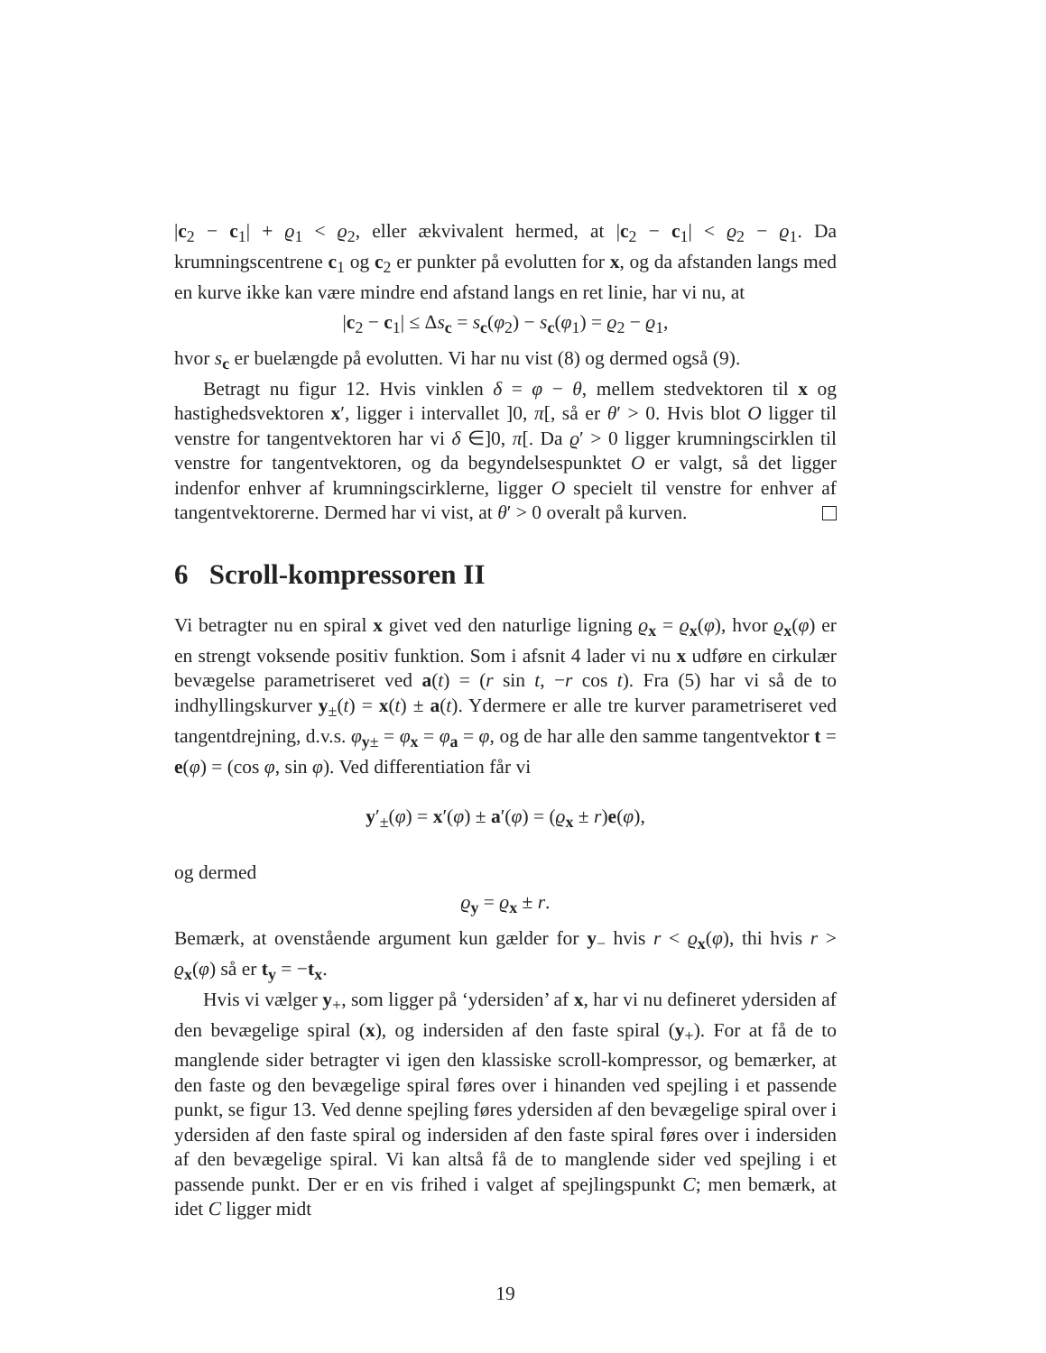|c<sub>2</sub> − c<sub>1</sub>| + ϱ<sub>1</sub> < ϱ<sub>2</sub>, eller ækvivalent hermed, at |c<sub>2</sub> − c<sub>1</sub>| < ϱ<sub>2</sub> − ϱ<sub>1</sub>. Da krumningscentrene c<sub>1</sub> og c<sub>2</sub> er punkter på evolutten for x, og da afstanden langs med en kurve ikke kan være mindre end afstand langs en ret linie, har vi nu, at
|c<sub>2</sub> − c<sub>1</sub>| ≤ Δs<sub>c</sub> = s<sub>c</sub>(φ<sub>2</sub>) − s<sub>c</sub>(φ<sub>1</sub>) = ϱ<sub>2</sub> − ϱ<sub>1</sub>,
hvor s<sub>c</sub> er buelængde på evolutten. Vi har nu vist (8) og dermed også (9).
Betragt nu figur 12. Hvis vinklen δ = φ − θ, mellem stedvektoren til x og hastighedsvektoren x′, ligger i intervallet ]0, π[, så er θ′ > 0. Hvis blot O ligger til venstre for tangentvektoren har vi δ ∈]0, π[. Da ϱ′ > 0 ligger krumningscirklen til venstre for tangentvektoren, og da begyndelsespunktet O er valgt, så det ligger indenfor enhver af krumningscirklerne, ligger O specielt til venstre for enhver af tangentvektorerne. Dermed har vi vist, at θ′ > 0 overalt på kurven.
6 Scroll-kompressoren II
Vi betragter nu en spiral x givet ved den naturlige ligning ϱ<sub>x</sub> = ϱ<sub>x</sub>(φ), hvor ϱ<sub>x</sub>(φ) er en strengt voksende positiv funktion. Som i afsnit 4 lader vi nu x udføre en cirkulær bevægelse parametriseret ved a(t) = (r sin t, −r cos t). Fra (5) har vi så de to indhyllingskurver y<sub>±</sub>(t) = x(t) ± a(t). Ydermere er alle tre kurver parametriseret ved tangentdrejning, d.v.s. φ<sub>y±</sub> = φ<sub>x</sub> = φ<sub>a</sub> = φ, og de har alle den samme tangentvektor t = e(φ) = (cos φ, sin φ). Ved differentiation får vi
y′<sub>±</sub>(φ) = x′(φ) ± a′(φ) = (ϱ<sub>x</sub> ± r)e(φ),
og dermed
ϱ<sub>y</sub> = ϱ<sub>x</sub> ± r.
Bemærk, at ovenstående argument kun gælder for y<sub>−</sub> hvis r < ϱ<sub>x</sub>(φ), thi hvis r > ϱ<sub>x</sub>(φ) så er t<sub>y</sub> = −t<sub>x</sub>.
Hvis vi vælger y<sub>+</sub>, som ligger på ‘ydersiden’ af x, har vi nu defineret ydersiden af den bevægelige spiral (x), og indersiden af den faste spiral (y<sub>+</sub>). For at få de to manglende sider betragter vi igen den klassiske scroll-kompressor, og bemærker, at den faste og den bevægelige spiral føres over i hinanden ved spejling i et passende punkt, se figur 13. Ved denne spejling føres ydersiden af den bevægelige spiral over i ydersiden af den faste spiral og indersiden af den faste spiral føres over i indersiden af den bevægelige spiral. Vi kan altså få de to manglende sider ved spejling i et passende punkt. Der er en vis frihed i valget af spejlingspunkt C; men bemærk, at idet C ligger midt
19